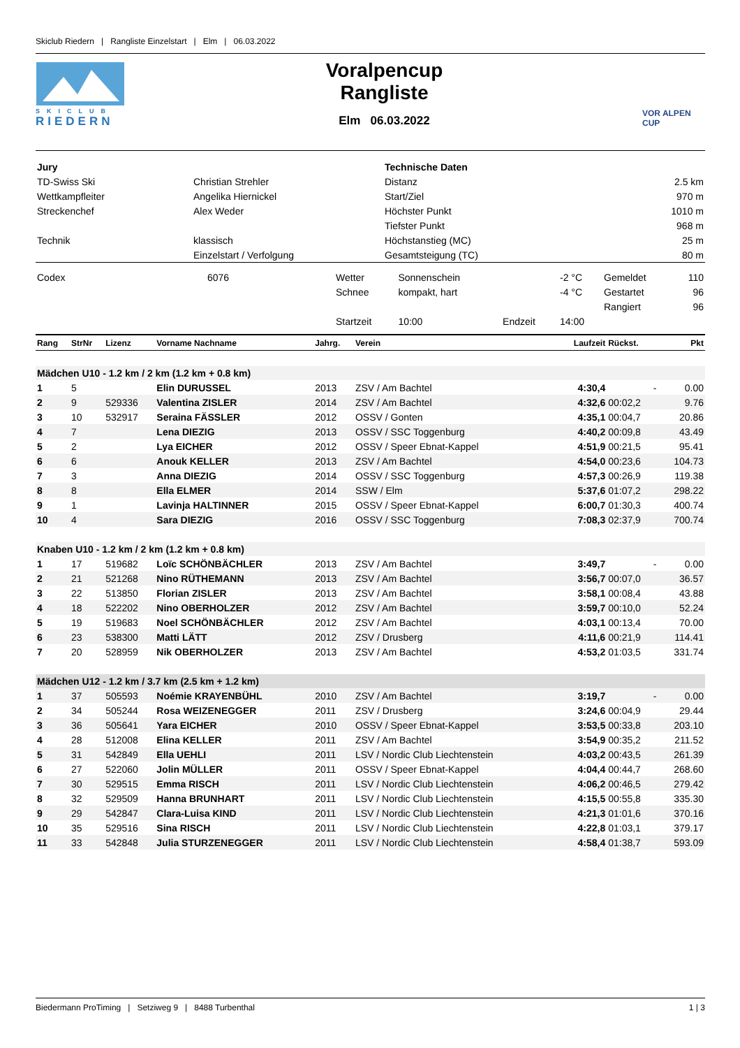Skiclub Riedern | Rangliste Einzelstart | Elm | 06.03.2022
SKICLUB
RIEDERN
Voralpencup
Rangliste
Elm 06.03.2022
VOR ALPEN CUP
| Jury | | Technische Daten | |
| TD-Swiss Ski | Christian Strehler | Distanz | 2.5 km |
| Wettkampfleiter | Angelika Hiernickel | Start/Ziel | 970 m |
| Streckenchef | Alex Weder | Höchster Punkt | 1010 m |
| | | Tiefster Punkt | 968 m |
| Technik | klassisch | Höchstanstieg (MC) | 25 m |
| | Einzelstart / Verfolgung | Gesamtsteigung (TC) | 80 m |
| Codex | 6076 | Wetter | Sonnenschein | | -2 °C | Gemeldet | 110 |
| | | Schnee | kompakt, hart | | -4 °C | Gestartet | 96 |
| | | | | | | Rangiert | 96 |
| | | Startzeit | 10:00 | Endzeit | 14:00 | | |
| Rang | StrNr | Lizenz | Vorname Nachname | Jahrg. | Verein | Laufzeit | Rückst. | Pkt |
| --- | --- | --- | --- | --- | --- | --- | --- | --- |
| Mädchen U10 - 1.2 km / 2 km (1.2 km + 0.8 km) | | | | | | | | |
| 1 | 5 | | Elin DURUSSEL | 2013 | ZSV / Am Bachtel | 4:30,4 | - | 0.00 |
| 2 | 9 | 529336 | Valentina ZISLER | 2014 | ZSV / Am Bachtel | 4:32,6 | 00:02,2 | 9.76 |
| 3 | 10 | 532917 | Seraina FÄSSLER | 2012 | OSSV / Gonten | 4:35,1 | 00:04,7 | 20.86 |
| 4 | 7 | | Lena DIEZIG | 2013 | OSSV / SSC Toggenburg | 4:40,2 | 00:09,8 | 43.49 |
| 5 | 2 | | Lya EICHER | 2012 | OSSV / Speer Ebnat-Kappel | 4:51,9 | 00:21,5 | 95.41 |
| 6 | 6 | | Anouk KELLER | 2013 | ZSV / Am Bachtel | 4:54,0 | 00:23,6 | 104.73 |
| 7 | 3 | | Anna DIEZIG | 2014 | OSSV / SSC Toggenburg | 4:57,3 | 00:26,9 | 119.38 |
| 8 | 8 | | Ella ELMER | 2014 | SSW / Elm | 5:37,6 | 01:07,2 | 298.22 |
| 9 | 1 | | Lavinja HALTINNER | 2015 | OSSV / Speer Ebnat-Kappel | 6:00,7 | 01:30,3 | 400.74 |
| 10 | 4 | | Sara DIEZIG | 2016 | OSSV / SSC Toggenburg | 7:08,3 | 02:37,9 | 700.74 |
| Knaben U10 - 1.2 km / 2 km (1.2 km + 0.8 km) | | | | | | | | |
| 1 | 17 | 519682 | Loïc SCHÖNBÄCHLER | 2013 | ZSV / Am Bachtel | 3:49,7 | - | 0.00 |
| 2 | 21 | 521268 | Nino RÜTHEMANN | 2013 | ZSV / Am Bachtel | 3:56,7 | 00:07,0 | 36.57 |
| 3 | 22 | 513850 | Florian ZISLER | 2013 | ZSV / Am Bachtel | 3:58,1 | 00:08,4 | 43.88 |
| 4 | 18 | 522202 | Nino OBERHOLZER | 2012 | ZSV / Am Bachtel | 3:59,7 | 00:10,0 | 52.24 |
| 5 | 19 | 519683 | Noel SCHÖNBÄCHLER | 2012 | ZSV / Am Bachtel | 4:03,1 | 00:13,4 | 70.00 |
| 6 | 23 | 538300 | Matti LÄTT | 2012 | ZSV / Drusberg | 4:11,6 | 00:21,9 | 114.41 |
| 7 | 20 | 528959 | Nik OBERHOLZER | 2013 | ZSV / Am Bachtel | 4:53,2 | 01:03,5 | 331.74 |
| Mädchen U12 - 1.2 km / 3.7 km (2.5 km + 1.2 km) | | | | | | | | |
| 1 | 37 | 505593 | Noémie KRAYENBÜHL | 2010 | ZSV / Am Bachtel | 3:19,7 | - | 0.00 |
| 2 | 34 | 505244 | Rosa WEIZENEGGER | 2011 | ZSV / Drusberg | 3:24,6 | 00:04,9 | 29.44 |
| 3 | 36 | 505641 | Yara EICHER | 2010 | OSSV / Speer Ebnat-Kappel | 3:53,5 | 00:33,8 | 203.10 |
| 4 | 28 | 512008 | Elina KELLER | 2011 | ZSV / Am Bachtel | 3:54,9 | 00:35,2 | 211.52 |
| 5 | 31 | 542849 | Ella UEHLI | 2011 | LSV / Nordic Club Liechtenstein | 4:03,2 | 00:43,5 | 261.39 |
| 6 | 27 | 522060 | Jolin MÜLLER | 2011 | OSSV / Speer Ebnat-Kappel | 4:04,4 | 00:44,7 | 268.60 |
| 7 | 30 | 529515 | Emma RISCH | 2011 | LSV / Nordic Club Liechtenstein | 4:06,2 | 00:46,5 | 279.42 |
| 8 | 32 | 529509 | Hanna BRUNHART | 2011 | LSV / Nordic Club Liechtenstein | 4:15,5 | 00:55,8 | 335.30 |
| 9 | 29 | 542847 | Clara-Luisa KIND | 2011 | LSV / Nordic Club Liechtenstein | 4:21,3 | 01:01,6 | 370.16 |
| 10 | 35 | 529516 | Sina RISCH | 2011 | LSV / Nordic Club Liechtenstein | 4:22,8 | 01:03,1 | 379.17 |
| 11 | 33 | 542848 | Julia STURZENEGGER | 2011 | LSV / Nordic Club Liechtenstein | 4:58,4 | 01:38,7 | 593.09 |
Biedermann ProTiming | Setziweg 9 | 8488 Turbenthal 1 | 3